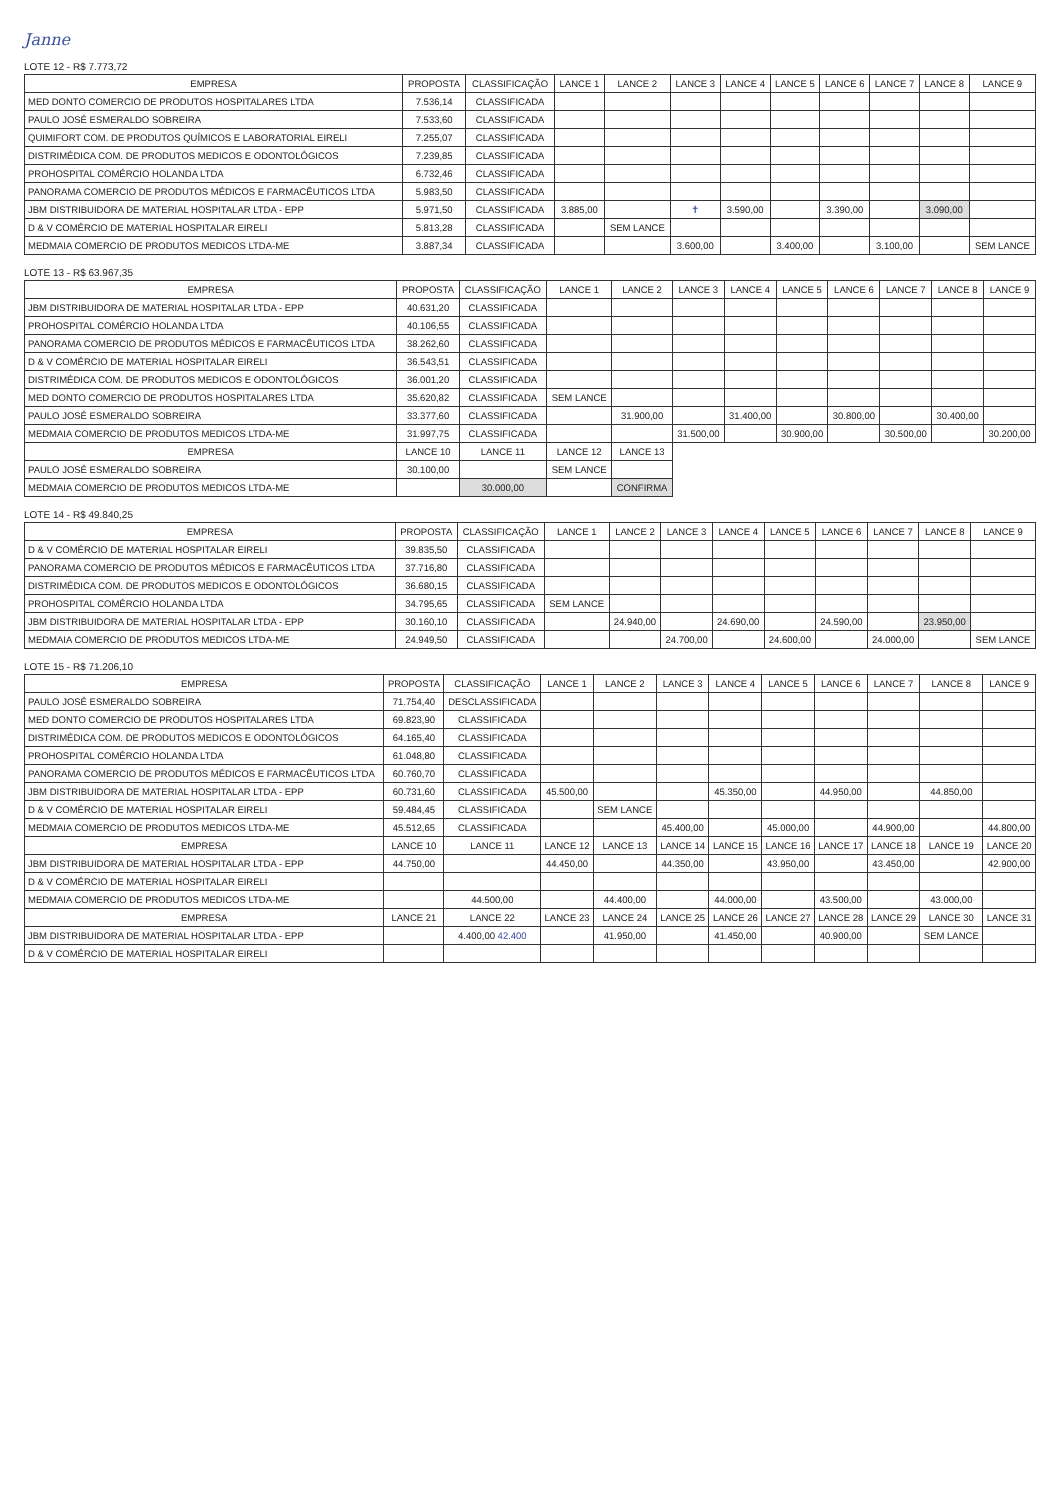Janne
LOTE 12 - R$ 7.773,72
| EMPRESA | PROPOSTA | CLASSIFICAÇÃO | LANCE 1 | LANCE 2 | LANCE 3 | LANCE 4 | LANCE 5 | LANCE 6 | LANCE 7 | LANCE 8 | LANCE 9 |
| --- | --- | --- | --- | --- | --- | --- | --- | --- | --- | --- | --- |
| MED DONTO COMERCIO DE PRODUTOS HOSPITALARES LTDA | 7.536,14 | CLASSIFICADA | | | | | | | | | |
| PAULO JOSÉ ESMERALDO SOBREIRA | 7.533,60 | CLASSIFICADA | | | | | | | | | |
| QUIMIFORT COM. DE PRODUTOS QUÍMICOS E LABORATORIAL EIRELI | 7.255,07 | CLASSIFICADA | | | | | | | | | |
| DISTRIMÉDICA COM. DE PRODUTOS MEDICOS E ODONTOLÓGICOS | 7.239,85 | CLASSIFICADA | | | | | | | | | |
| PROHOSPITAL COMÉRCIO HOLANDA LTDA | 6.732,46 | CLASSIFICADA | | | | | | | | | |
| PANORAMA COMERCIO DE PRODUTOS MÉDICOS E FARMACÊUTICOS LTDA | 5.983,50 | CLASSIFICADA | | | | | | | | | |
| JBM DISTRIBUIDORA DE MATERIAL HOSPITALAR LTDA - EPP | 5.971,50 | CLASSIFICADA | 3.885,00 | | ✝ | 3.590,00 | | 3.390,00 | | 3.090,00 | |
| D & V COMÉRCIO DE MATERIAL HOSPITALAR EIRELI | 5.813,28 | CLASSIFICADA | | SEM LANCE | | | | | | | |
| MEDMAIA COMERCIO DE PRODUTOS MEDICOS LTDA-ME | 3.887,34 | CLASSIFICADA | | | 3.600,00 | | 3.400,00 | | 3.100,00 | | SEM LANCE |
LOTE 13 - R$ 63.967,35
| EMPRESA | PROPOSTA | CLASSIFICAÇÃO | LANCE 1 | LANCE 2 | LANCE 3 | LANCE 4 | LANCE 5 | LANCE 6 | LANCE 7 | LANCE 8 | LANCE 9 |
| --- | --- | --- | --- | --- | --- | --- | --- | --- | --- | --- | --- |
| JBM DISTRIBUIDORA DE MATERIAL HOSPITALAR LTDA - EPP | 40.631,20 | CLASSIFICADA | | | | | | | | | |
| PROHOSPITAL COMÉRCIO HOLANDA LTDA | 40.106,55 | CLASSIFICADA | | | | | | | | | |
| PANORAMA COMERCIO DE PRODUTOS MÉDICOS E FARMACÊUTICOS LTDA | 38.262,60 | CLASSIFICADA | | | | | | | | | |
| D & V COMÉRCIO DE MATERIAL HOSPITALAR EIRELI | 36.543,51 | CLASSIFICADA | | | | | | | | | |
| DISTRIMÉDICA COM. DE PRODUTOS MEDICOS E ODONTOLÓGICOS | 36.001,20 | CLASSIFICADA | | | | | | | | | |
| MED DONTO COMERCIO DE PRODUTOS HOSPITALARES LTDA | 35.620,82 | CLASSIFICADA | SEM LANCE | | | | | | | | |
| PAULO JOSÉ ESMERALDO SOBREIRA | 33.377,60 | CLASSIFICADA | | 31.900,00 | | 31.400,00 | | 30.800,00 | | 30.400,00 | |
| MEDMAIA COMERCIO DE PRODUTOS MEDICOS LTDA-ME | 31.997,75 | CLASSIFICADA | | | 31.500,00 | | 30.900,00 | | 30.500,00 | | 30.200,00 |
| EMPRESA | LANCE 10 | LANCE 11 | LANCE 12 | LANCE 13 | | | | | | | |
| PAULO JOSÉ ESMERALDO SOBREIRA | 30.100,00 | | SEM LANCE | | | | | | | | |
| MEDMAIA COMERCIO DE PRODUTOS MEDICOS LTDA-ME | | 30.000,00 | | CONFIRMA | | | | | | | |
LOTE 14 - R$ 49.840,25
| EMPRESA | PROPOSTA | CLASSIFICAÇÃO | LANCE 1 | LANCE 2 | LANCE 3 | LANCE 4 | LANCE 5 | LANCE 6 | LANCE 7 | LANCE 8 | LANCE 9 |
| --- | --- | --- | --- | --- | --- | --- | --- | --- | --- | --- | --- |
| D & V COMÉRCIO DE MATERIAL HOSPITALAR EIRELI | 39.835,50 | CLASSIFICADA | | | | | | | | | |
| PANORAMA COMERCIO DE PRODUTOS MÉDICOS E FARMACÊUTICOS LTDA | 37.716,80 | CLASSIFICADA | | | | | | | | | |
| DISTRIMÉDICA COM. DE PRODUTOS MEDICOS E ODONTOLÓGICOS | 36.680,15 | CLASSIFICADA | | | | | | | | | |
| PROHOSPITAL COMÉRCIO HOLANDA LTDA | 34.795,65 | CLASSIFICADA | SEM LANCE | | | | | | | | |
| JBM DISTRIBUIDORA DE MATERIAL HOSPITALAR LTDA - EPP | 30.160,10 | CLASSIFICADA | | 24.940,00 | | 24.690,00 | | 24.590,00 | | 23.950,00 | |
| MEDMAIA COMERCIO DE PRODUTOS MEDICOS LTDA-ME | 24.949,50 | CLASSIFICADA | | | 24.700,00 | | 24.600,00 | | 24.000,00 | | SEM LANCE |
LOTE 15 - R$ 71.206,10
| EMPRESA | PROPOSTA | CLASSIFICAÇÃO | LANCE 1 | LANCE 2 | LANCE 3 | LANCE 4 | LANCE 5 | LANCE 6 | LANCE 7 | LANCE 8 | LANCE 9 |
| --- | --- | --- | --- | --- | --- | --- | --- | --- | --- | --- | --- |
| PAULO JOSÉ ESMERALDO SOBREIRA | 71.754,40 | DESCLASSIFICADA | | | | | | | | | |
| MED DONTO COMERCIO DE PRODUTOS HOSPITALARES LTDA | 69.823,90 | CLASSIFICADA | | | | | | | | | |
| DISTRIMÉDICA COM. DE PRODUTOS MEDICOS E ODONTOLÓGICOS | 64.165,40 | CLASSIFICADA | | | | | | | | | |
| PROHOSPITAL COMÉRCIO HOLANDA LTDA | 61.048,80 | CLASSIFICADA | | | | | | | | | |
| PANORAMA COMERCIO DE PRODUTOS MÉDICOS E FARMACÊUTICOS LTDA | 60.760,70 | CLASSIFICADA | | | | | | | | | |
| JBM DISTRIBUIDORA DE MATERIAL HOSPITALAR LTDA - EPP | 60.731,60 | CLASSIFICADA | 45.500,00 | | | 45.350,00 | | 44.950,00 | | 44.850,00 | |
| D & V COMÉRCIO DE MATERIAL HOSPITALAR EIRELI | 59.484,45 | CLASSIFICADA | | SEM LANCE | | | | | | | |
| MEDMAIA COMERCIO DE PRODUTOS MEDICOS LTDA-ME | 45.512,65 | CLASSIFICADA | | | 45.400,00 | | 45.000,00 | | 44.900,00 | | 44.800,00 |
| EMPRESA | LANCE 10 | LANCE 11 | LANCE 12 | LANCE 13 | LANCE 14 | LANCE 15 | LANCE 16 | LANCE 17 | LANCE 18 | LANCE 19 | LANCE 20 |
| JBM DISTRIBUIDORA DE MATERIAL HOSPITALAR LTDA - EPP | 44.750,00 | | 44.450,00 | | 44.350,00 | | 43.950,00 | | 43.450,00 | | 42.900,00 |
| D & V COMÉRCIO DE MATERIAL HOSPITALAR EIRELI | | | | | | | | | | | |
| MEDMAIA COMERCIO DE PRODUTOS MEDICOS LTDA-ME | | 44.500,00 | | 44.400,00 | | 44.000,00 | | 43.500,00 | | 43.000,00 | |
| EMPRESA | LANCE 21 | LANCE 22 | LANCE 23 | LANCE 24 | LANCE 25 | LANCE 26 | LANCE 27 | LANCE 28 | LANCE 29 | LANCE 30 | LANCE 31 |
| JBM DISTRIBUIDORA DE MATERIAL HOSPITALAR LTDA - EPP | | 4.400,00 42.400 | | 41.950,00 | | 41.450,00 | | 40.900,00 | | SEM LANCE | |
| D & V COMÉRCIO DE MATERIAL HOSPITALAR EIRELI | | | | | | | | | | | |